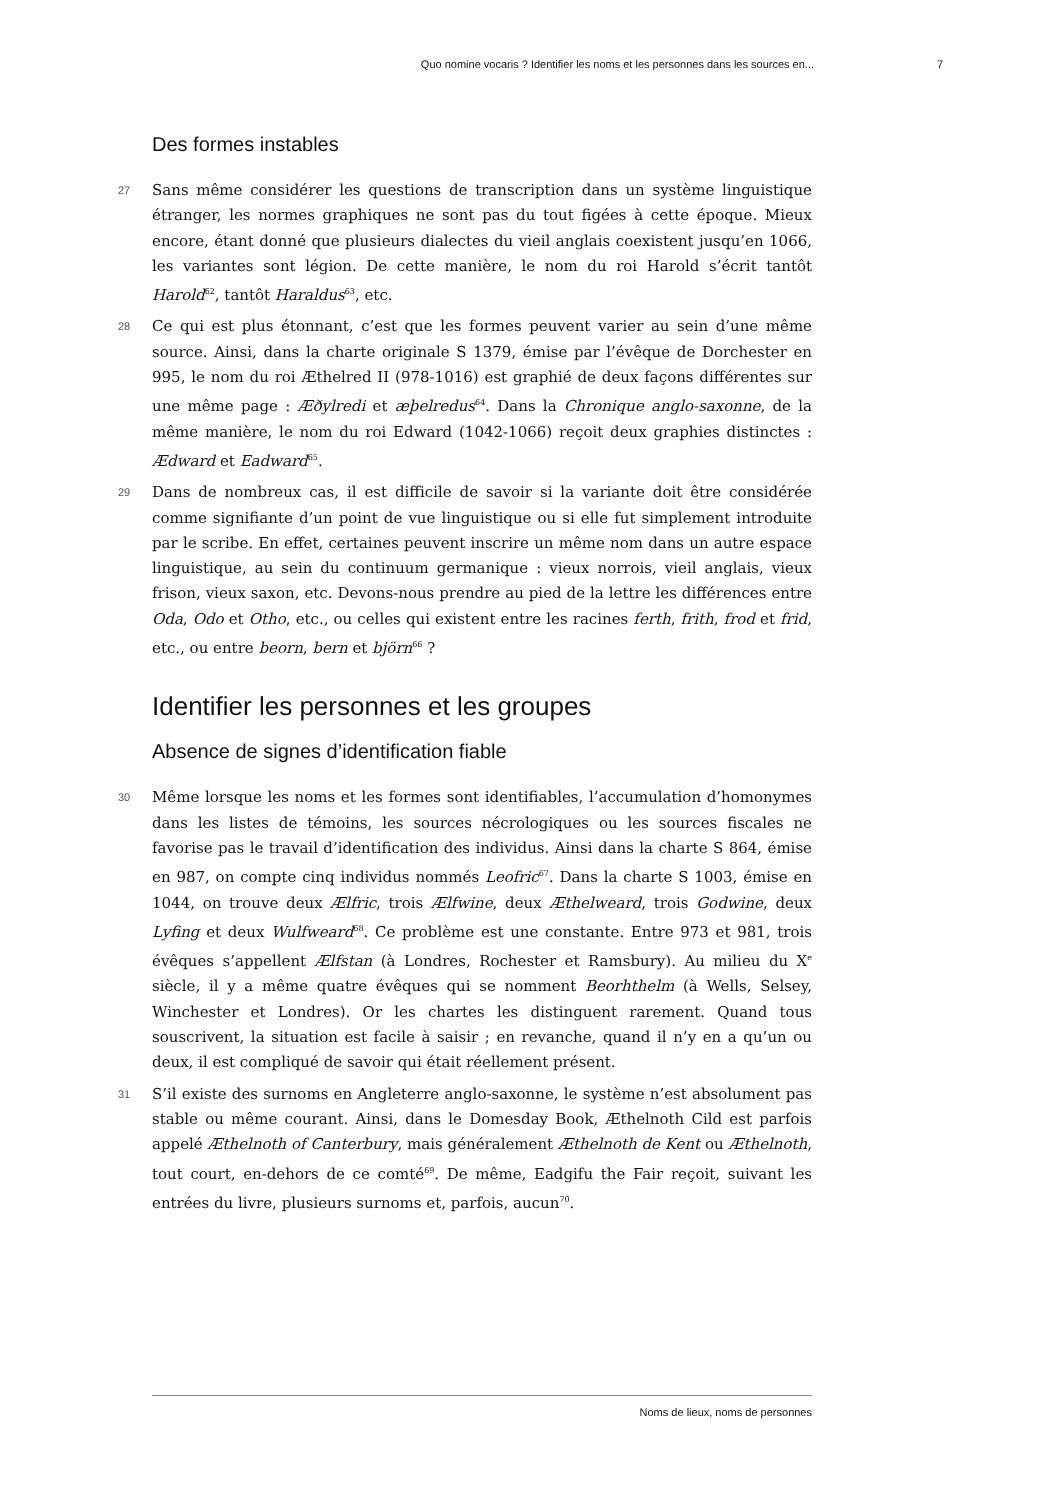Quo nomine vocaris ? Identifier les noms et les personnes dans les sources en... 7
Des formes instables
27 Sans même considérer les questions de transcription dans un système linguistique étranger, les normes graphiques ne sont pas du tout figées à cette époque. Mieux encore, étant donné que plusieurs dialectes du vieil anglais coexistent jusqu’en 1066, les variantes sont légion. De cette manière, le nom du roi Harold s’écrit tantôt Harold<sup>62</sup>, tantôt Haraldus<sup>63</sup>, etc.
28 Ce qui est plus étonnant, c’est que les formes peuvent varier au sein d’une même source. Ainsi, dans la charte originale S 1379, émise par l’évêque de Dorchester en 995, le nom du roi Æthelred II (978-1016) est graphié de deux façons différentes sur une même page : Æðylredi et æþelredus<sup>64</sup>. Dans la Chronique anglo-saxonne, de la même manière, le nom du roi Edward (1042-1066) reçoit deux graphies distinctes : Ædward et Eadward<sup>65</sup>.
29 Dans de nombreux cas, il est difficile de savoir si la variante doit être considérée comme signifiante d’un point de vue linguistique ou si elle fut simplement introduite par le scribe. En effet, certaines peuvent inscrire un même nom dans un autre espace linguistique, au sein du continuum germanique : vieux norrois, vieil anglais, vieux frison, vieux saxon, etc. Devons-nous prendre au pied de la lettre les différences entre Oda, Odo et Otho, etc., ou celles qui existent entre les racines ferth, frith, frod et frid, etc., ou entre beorn, bern et björn<sup>66</sup> ?
Identifier les personnes et les groupes
Absence de signes d’identification fiable
30 Même lorsque les noms et les formes sont identifiables, l’accumulation d’homonymes dans les listes de témoins, les sources nécrologiques ou les sources fiscales ne favorise pas le travail d’identification des individus. Ainsi dans la charte S 864, émise en 987, on compte cinq individus nommés Leofric<sup>67</sup>. Dans la charte S 1003, émise en 1044, on trouve deux Ælfric, trois Ælfwine, deux Æthelweard, trois Godwine, deux Lyfing et deux Wulfweard<sup>68</sup>. Ce problème est une constante. Entre 973 et 981, trois évêques s’appellent Ælfstan (à Londres, Rochester et Ramsbury). Au milieu du X<sup>e</sup> siècle, il y a même quatre évêques qui se nomment Beorhthelm (à Wells, Selsey, Winchester et Londres). Or les chartes les distinguent rarement. Quand tous souscrivent, la situation est facile à saisir ; en revanche, quand il n’y en a qu’un ou deux, il est compliqué de savoir qui était réellement présent.
31 S’il existe des surnoms en Angleterre anglo-saxonne, le système n’est absolument pas stable ou même courant. Ainsi, dans le Domesday Book, Æthelnoth Cild est parfois appelé Æthelnoth of Canterbury, mais généralement Æthelnoth de Kent ou Æthelnoth, tout court, en-dehors de ce comté<sup>69</sup>. De même, Eadgifu the Fair reçoit, suivant les entrées du livre, plusieurs surnoms et, parfois, aucun<sup>70</sup>.
Noms de lieux, noms de personnes